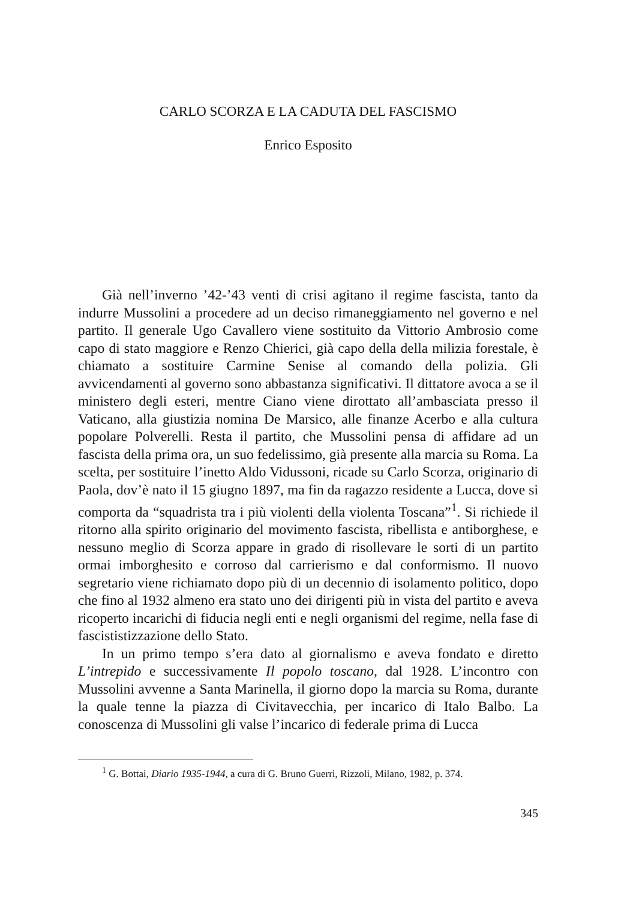CARLO SCORZA E LA CADUTA DEL FASCISMO
Enrico Esposito
Già nell’inverno ’42-’43 venti di crisi agitano il regime fascista, tanto da indurre Mussolini a procedere ad un deciso rimaneggiamento nel governo e nel partito. Il generale Ugo Cavallero viene sostituito da Vittorio Ambrosio come capo di stato maggiore e Renzo Chierici, già capo della della milizia forestale, è chiamato a sostituire Carmine Senise al comando della polizia. Gli avvicendamenti al governo sono abbastanza significativi. Il dittatore avoca a se il ministero degli esteri, mentre Ciano viene dirottato all’ambasciata presso il Vaticano, alla giustizia nomina De Marsico, alle finanze Acerbo e alla cultura popolare Polverelli. Resta il partito, che Mussolini pensa di affidare ad un fascista della prima ora, un suo fedelissimo, già presente alla marcia su Roma. La scelta, per sostituire l’inetto Aldo Vidussoni, ricade su Carlo Scorza, originario di Paola, dov’è nato il 15 giugno 1897, ma fin da ragazzo residente a Lucca, dove si comporta da “squadrista tra i più violenti della violenta Toscana”<sup>1</sup>. Si richiede il ritorno alla spirito originario del movimento fascista, ribellista e antiborghese, e nessuno meglio di Scorza appare in grado di risollevare le sorti di un partito ormai imborghesito e corroso dal carrierismo e dal conformismo. Il nuovo segretario viene richiamato dopo più di un decennio di isolamento politico, dopo che fino al 1932 almeno era stato uno dei dirigenti più in vista del partito e aveva ricoperto incarichi di fiducia negli enti e negli organismi del regime, nella fase di fascististizzazione dello Stato.
In un primo tempo s’era dato al giornalismo e aveva fondato e diretto L’intrepido e successivamente Il popolo toscano, dal 1928. L’incontro con Mussolini avvenne a Santa Marinella, il giorno dopo la marcia su Roma, durante la quale tenne la piazza di Civitavecchia, per incarico di Italo Balbo. La conoscenza di Mussolini gli valse l’incarico di federale prima di Lucca
<sup>1</sup> G. Bottai, Diario 1935-1944, a cura di G. Bruno Guerri, Rizzoli, Milano, 1982, p. 374.
345